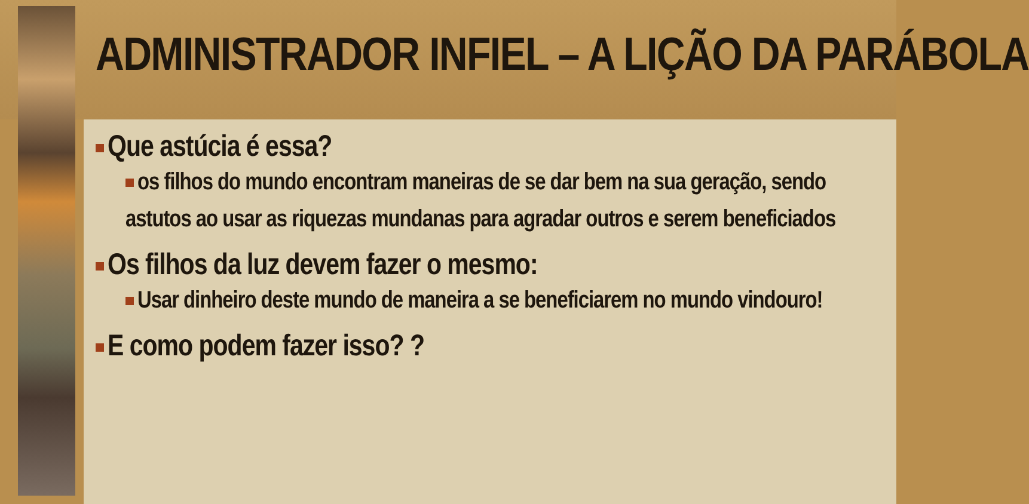ADMINISTRADOR INFIEL – A LIÇÃO DA PARÁBOLA
Que astúcia é essa?
os filhos do mundo encontram maneiras de se dar bem na sua geração, sendo astutos ao usar as riquezas mundanas para agradar outros e serem beneficiados
Os filhos da luz devem fazer o mesmo:
Usar dinheiro deste mundo de maneira a se beneficiarem no mundo vindouro!
E como podem fazer isso? ?